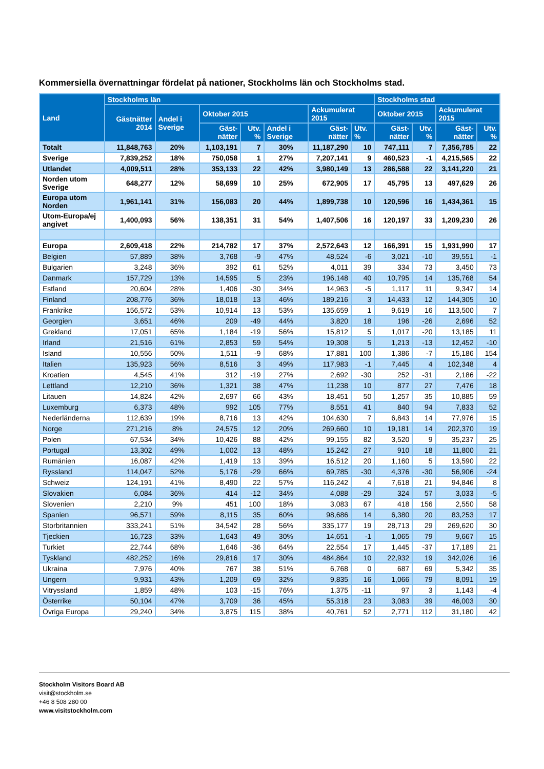Kommersiella övernattningar fördelat på nationer, Stockholms län och Stockholms stad.
| Land | Stockholms län | | | | | | | Stockholms stad | | | |
| --- | --- | --- | --- | --- | --- | --- | --- | --- | --- | --- | --- |
| | Gästnätter 2014 | Andel i Sverige | Oktober 2015 | | | Ackumulerat 2015 | | Oktober 2015 | | Ackumulerat 2015 | |
| | | | Gäst-nätter | Utv. % | Andel i Sverige | Gäst-nätter | Utv. % | Gäst-nätter | Utv. % | Gäst-nätter | Utv. % |
| Totalt | 11,848,763 | 20% | 1,103,191 | 7 | 30% | 11,187,290 | 10 | 747,111 | 7 | 7,356,785 | 22 |
| Sverige | 7,839,252 | 18% | 750,058 | 1 | 27% | 7,207,141 | 9 | 460,523 | -1 | 4,215,565 | 22 |
| Utlandet | 4,009,511 | 28% | 353,133 | 22 | 42% | 3,980,149 | 13 | 286,588 | 22 | 3,141,220 | 21 |
| Norden utom Sverige | 648,277 | 12% | 58,699 | 10 | 25% | 672,905 | 17 | 45,795 | 13 | 497,629 | 26 |
| Europa utom Norden | 1,961,141 | 31% | 156,083 | 20 | 44% | 1,899,738 | 10 | 120,596 | 16 | 1,434,361 | 15 |
| Utom-Europa/ej angivet | 1,400,093 | 56% | 138,351 | 31 | 54% | 1,407,506 | 16 | 120,197 | 33 | 1,209,230 | 26 |
| Europa | 2,609,418 | 22% | 214,782 | 17 | 37% | 2,572,643 | 12 | 166,391 | 15 | 1,931,990 | 17 |
| Belgien | 57,889 | 38% | 3,768 | -9 | 47% | 48,524 | -6 | 3,021 | -10 | 39,551 | -1 |
| Bulgarien | 3,248 | 36% | 392 | 61 | 52% | 4,011 | 39 | 334 | 73 | 3,450 | 73 |
| Danmark | 157,729 | 13% | 14,595 | 5 | 23% | 196,148 | 40 | 10,795 | 14 | 135,768 | 54 |
| Estland | 20,604 | 28% | 1,406 | -30 | 34% | 14,963 | -5 | 1,117 | 11 | 9,347 | 14 |
| Finland | 208,776 | 36% | 18,018 | 13 | 46% | 189,216 | 3 | 14,433 | 12 | 144,305 | 10 |
| Frankrike | 156,572 | 53% | 10,914 | 13 | 53% | 135,659 | 1 | 9,619 | 16 | 113,500 | 7 |
| Georgien | 3,651 | 46% | 209 | -49 | 44% | 3,820 | 18 | 196 | -26 | 2,696 | 52 |
| Grekland | 17,051 | 65% | 1,184 | -19 | 56% | 15,812 | 5 | 1,017 | -20 | 13,185 | 11 |
| Irland | 21,516 | 61% | 2,853 | 59 | 54% | 19,308 | 5 | 1,213 | -13 | 12,452 | -10 |
| Island | 10,556 | 50% | 1,511 | -9 | 68% | 17,881 | 100 | 1,386 | -7 | 15,186 | 154 |
| Italien | 135,923 | 56% | 8,516 | 3 | 49% | 117,983 | -1 | 7,445 | 4 | 102,348 | 4 |
| Kroatien | 4,545 | 41% | 312 | -19 | 27% | 2,692 | -30 | 252 | -31 | 2,186 | -22 |
| Lettland | 12,210 | 36% | 1,321 | 38 | 47% | 11,238 | 10 | 877 | 27 | 7,476 | 18 |
| Litauen | 14,824 | 42% | 2,697 | 66 | 43% | 18,451 | 50 | 1,257 | 35 | 10,885 | 59 |
| Luxemburg | 6,373 | 48% | 992 | 105 | 77% | 8,551 | 41 | 840 | 94 | 7,833 | 52 |
| Nederländerna | 112,639 | 19% | 8,716 | 13 | 42% | 104,630 | 7 | 6,843 | 14 | 77,976 | 15 |
| Norge | 271,216 | 8% | 24,575 | 12 | 20% | 269,660 | 10 | 19,181 | 14 | 202,370 | 19 |
| Polen | 67,534 | 34% | 10,426 | 88 | 42% | 99,155 | 82 | 3,520 | 9 | 35,237 | 25 |
| Portugal | 13,302 | 49% | 1,002 | 13 | 48% | 15,242 | 27 | 910 | 18 | 11,800 | 21 |
| Rumänien | 16,087 | 42% | 1,419 | 13 | 39% | 16,512 | 20 | 1,160 | 5 | 13,590 | 22 |
| Ryssland | 114,047 | 52% | 5,176 | -29 | 66% | 69,785 | -30 | 4,376 | -30 | 56,906 | -24 |
| Schweiz | 124,191 | 41% | 8,490 | 22 | 57% | 116,242 | 4 | 7,618 | 21 | 94,846 | 8 |
| Slovakien | 6,084 | 36% | 414 | -12 | 34% | 4,088 | -29 | 324 | 57 | 3,033 | -5 |
| Slovenien | 2,210 | 9% | 451 | 100 | 18% | 3,083 | 67 | 418 | 156 | 2,550 | 58 |
| Spanien | 96,571 | 59% | 8,115 | 35 | 60% | 98,686 | 14 | 6,380 | 20 | 83,253 | 17 |
| Storbritannien | 333,241 | 51% | 34,542 | 28 | 56% | 335,177 | 19 | 28,713 | 29 | 269,620 | 30 |
| Tjeckien | 16,723 | 33% | 1,643 | 49 | 30% | 14,651 | -1 | 1,065 | 79 | 9,667 | 15 |
| Turkiet | 22,744 | 68% | 1,646 | -36 | 64% | 22,554 | 17 | 1,445 | -37 | 17,189 | 21 |
| Tyskland | 482,252 | 16% | 29,816 | 17 | 30% | 484,864 | 10 | 22,932 | 19 | 342,026 | 16 |
| Ukraina | 7,976 | 40% | 767 | 38 | 51% | 6,768 | 0 | 687 | 69 | 5,342 | 35 |
| Ungern | 9,931 | 43% | 1,209 | 69 | 32% | 9,835 | 16 | 1,066 | 79 | 8,091 | 19 |
| Vitryssland | 1,859 | 48% | 103 | -15 | 76% | 1,375 | -11 | 97 | 3 | 1,143 | -4 |
| Österrike | 50,104 | 47% | 3,709 | 36 | 45% | 55,318 | 23 | 3,083 | 39 | 46,003 | 30 |
| Övriga Europa | 29,240 | 34% | 3,875 | 115 | 38% | 40,761 | 52 | 2,771 | 112 | 31,180 | 42 |
Stockholm Visitors Board AB
visit@stockholm.se
+46 8 508 280 00
www.visitstockholm.com